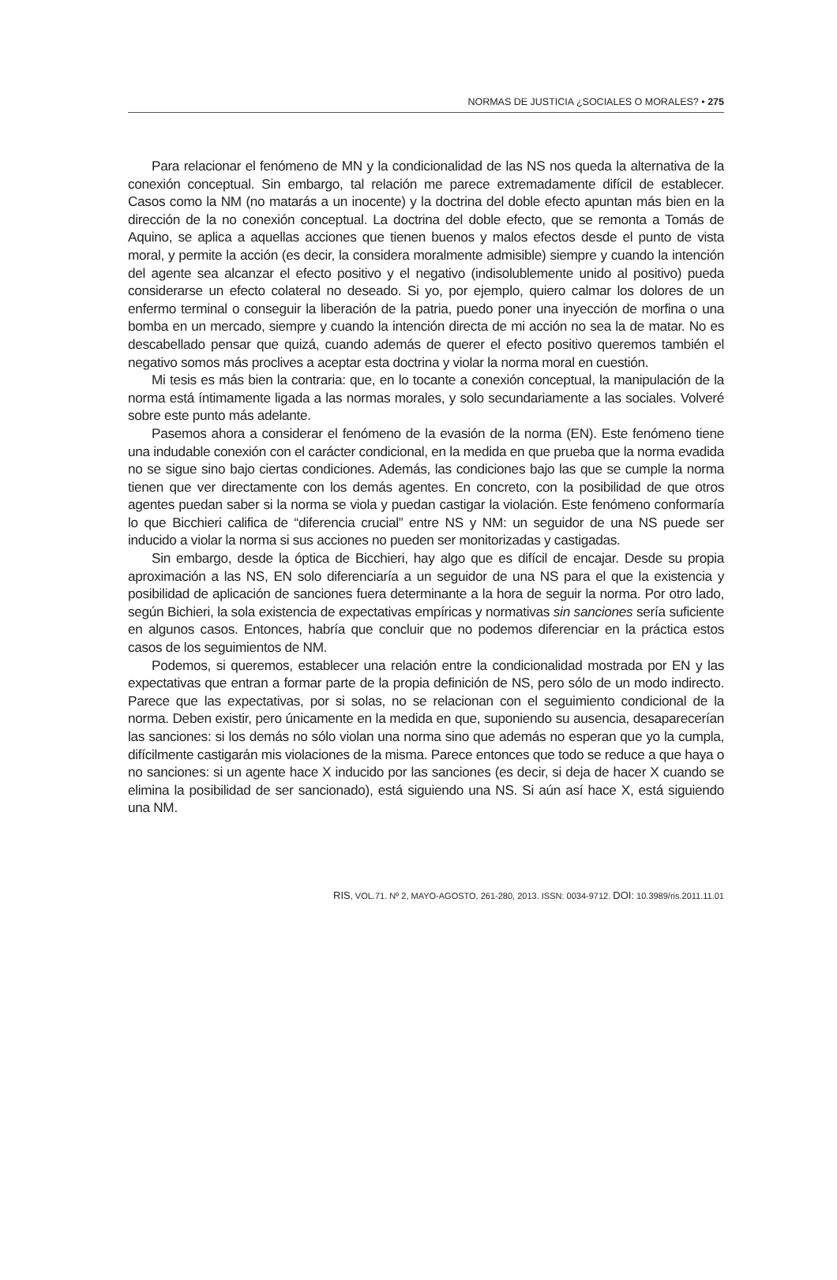NORMAS DE JUSTICIA ¿SOCIALES O MORALES? • 275
Para relacionar el fenómeno de MN y la condicionalidad de las NS nos queda la alternativa de la conexión conceptual. Sin embargo, tal relación me parece extremadamente difícil de establecer. Casos como la NM (no matarás a un inocente) y la doctrina del doble efecto apuntan más bien en la dirección de la no conexión conceptual. La doctrina del doble efecto, que se remonta a Tomás de Aquino, se aplica a aquellas acciones que tienen buenos y malos efectos desde el punto de vista moral, y permite la acción (es decir, la considera moralmente admisible) siempre y cuando la intención del agente sea alcanzar el efecto positivo y el negativo (indisolublemente unido al positivo) pueda considerarse un efecto colateral no deseado. Si yo, por ejemplo, quiero calmar los dolores de un enfermo terminal o conseguir la liberación de la patria, puedo poner una inyección de morfina o una bomba en un mercado, siempre y cuando la intención directa de mi acción no sea la de matar. No es descabellado pensar que quizá, cuando además de querer el efecto positivo queremos también el negativo somos más proclives a aceptar esta doctrina y violar la norma moral en cuestión.
Mi tesis es más bien la contraria: que, en lo tocante a conexión conceptual, la manipulación de la norma está íntimamente ligada a las normas morales, y solo secundariamente a las sociales. Volveré sobre este punto más adelante.
Pasemos ahora a considerar el fenómeno de la evasión de la norma (EN). Este fenómeno tiene una indudable conexión con el carácter condicional, en la medida en que prueba que la norma evadida no se sigue sino bajo ciertas condiciones. Además, las condiciones bajo las que se cumple la norma tienen que ver directamente con los demás agentes. En concreto, con la posibilidad de que otros agentes puedan saber si la norma se viola y puedan castigar la violación. Este fenómeno conformaría lo que Bicchieri califica de “diferencia crucial” entre NS y NM: un seguidor de una NS puede ser inducido a violar la norma si sus acciones no pueden ser monitorizadas y castigadas.
Sin embargo, desde la óptica de Bicchieri, hay algo que es difícil de encajar. Desde su propia aproximación a las NS, EN solo diferenciaría a un seguidor de una NS para el que la existencia y posibilidad de aplicación de sanciones fuera determinante a la hora de seguir la norma. Por otro lado, según Bichieri, la sola existencia de expectativas empíricas y normativas sin sanciones sería suficiente en algunos casos. Entonces, habría que concluir que no podemos diferenciar en la práctica estos casos de los seguimientos de NM.
Podemos, si queremos, establecer una relación entre la condicionalidad mostrada por EN y las expectativas que entran a formar parte de la propia definición de NS, pero sólo de un modo indirecto. Parece que las expectativas, por si solas, no se relacionan con el seguimiento condicional de la norma. Deben existir, pero únicamente en la medida en que, suponiendo su ausencia, desaparecerían las sanciones: si los demás no sólo violan una norma sino que además no esperan que yo la cumpla, difícilmente castigarán mis violaciones de la misma. Parece entonces que todo se reduce a que haya o no sanciones: si un agente hace X inducido por las sanciones (es decir, si deja de hacer X cuando se elimina la posibilidad de ser sancionado), está siguiendo una NS. Si aún así hace X, está siguiendo una NM.
RIS, VOL.71. Nº 2, MAYO-AGOSTO, 261-280, 2013. ISSN: 0034-9712. DOI: 10.3989/ris.2011.11.01